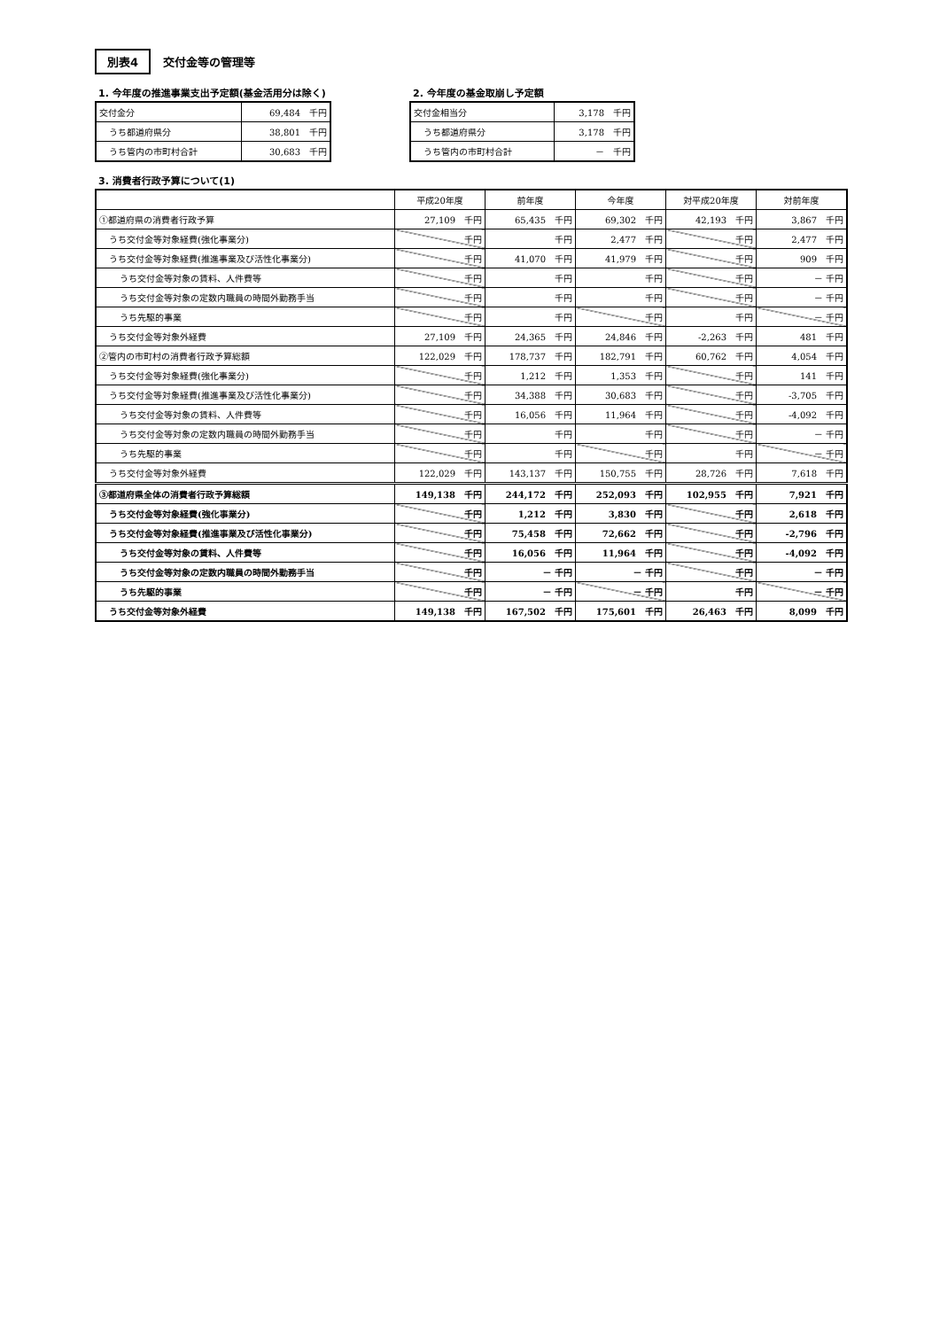別表4 交付金等の管理等
1. 今年度の推進事業支出予定額(基金活用分は除く)
| 交付金分 | 69,484 千円 |
| うち都道府県分 | 38,801 千円 |
| うち管内の市町村合計 | 30,683 千円 |
2. 今年度の基金取崩し予定額
| 交付金相当分 | 3,178 千円 |
| うち都道府県分 | 3,178 千円 |
| うち管内の市町村合計 | － 千円 |
3. 消費者行政予算について(1)
| | 平成20年度 | 前年度 | 今年度 | 対平成20年度 | 対前年度 |
| --- | --- | --- | --- | --- | --- |
| ①都道府県の消費者行政予算 | 27,109 千円 | 65,435 千円 | 69,302 千円 | 42,193 千円 | 3,867 千円 |
| うち交付金等対象経費(強化事業分) | 千円 | 千円 | 2,477 千円 | 千円 | 2,477 千円 |
| うち交付金等対象経費(推進事業及び活性化事業分) | 千円 | 41,070 千円 | 41,979 千円 | 千円 | 909 千円 |
| うち交付金等対象の賃料、人件費等 | 千円 | 千円 | 千円 | 千円 | － 千円 |
| うち交付金等対象の定数内職員の時間外勤務手当 | 千円 | 千円 | 千円 | 千円 | － 千円 |
| うち先駆的事業 | 千円 | 千円 | 千円 | 千円 | － 千円 |
| うち交付金等対象外経費 | 27,109 千円 | 24,365 千円 | 24,846 千円 | -2,263 千円 | 481 千円 |
| ②管内の市町村の消費者行政予算総額 | 122,029 千円 | 178,737 千円 | 182,791 千円 | 60,762 千円 | 4,054 千円 |
| うち交付金等対象経費(強化事業分) | 千円 | 1,212 千円 | 1,353 千円 | 千円 | 141 千円 |
| うち交付金等対象経費(推進事業及び活性化事業分) | 千円 | 34,388 千円 | 30,683 千円 | 千円 | -3,705 千円 |
| うち交付金等対象の賃料、人件費等 | 千円 | 16,056 千円 | 11,964 千円 | 千円 | -4,092 千円 |
| うち交付金等対象の定数内職員の時間外勤務手当 | 千円 | 千円 | 千円 | 千円 | － 千円 |
| うち先駆的事業 | 千円 | 千円 | 千円 | 千円 | － 千円 |
| うち交付金等対象外経費 | 122,029 千円 | 143,137 千円 | 150,755 千円 | 28,726 千円 | 7,618 千円 |
| ③都道府県全体の消費者行政予算総額 | 149,138 千円 | 244,172 千円 | 252,093 千円 | 102,955 千円 | 7,921 千円 |
| うち交付金等対象経費(強化事業分) | 千円 | 1,212 千円 | 3,830 千円 | 千円 | 2,618 千円 |
| うち交付金等対象経費(推進事業及び活性化事業分) | 千円 | 75,458 千円 | 72,662 千円 | 千円 | -2,796 千円 |
| うち交付金等対象の賃料、人件費等 | 千円 | 16,056 千円 | 11,964 千円 | 千円 | -4,092 千円 |
| うち交付金等対象の定数内職員の時間外勤務手当 | 千円 | － 千円 | － 千円 | 千円 | － 千円 |
| うち先駆的事業 | 千円 | － 千円 | － 千円 | 千円 | － 千円 |
| うち交付金等対象外経費 | 149,138 千円 | 167,502 千円 | 175,601 千円 | 26,463 千円 | 8,099 千円 |